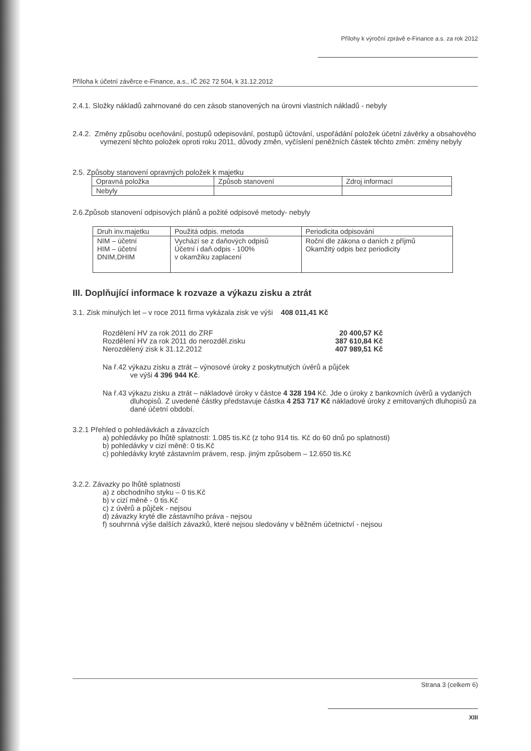Přílohy k výroční zprávě e-Finance a.s. za rok 2012
Příloha k účetní závěrce e-Finance, a.s., IČ 262 72 504, k 31.12.2012
2.4.1. Složky nákladů zahrnované do cen zásob stanovených na úrovni vlastních nákladů - nebyly
2.4.2. Změny způsobu oceňování, postupů odepisování, postupů účtování, uspořádání položek účetní závěrky a obsahového vymezení těchto položek oproti roku 2011, důvody změn, vyčíslení peněžních částek těchto změn: změny nebyly
2.5. Způsoby stanovení opravných položek k majetku
| Opravná položka | Způsob stanovení | Zdroj informací |
| --- | --- | --- |
| Nebyly | | |
2.6.Způsob stanovení odpisových plánů a požité odpisové metody- nebyly
| Druh inv.majetku | Použitá odpis. metoda | Periodicita odpisování |
| --- | --- | --- |
| NIM – účetní HIM – účetní DNIM,DHIM | Vychází se z daňových odpisů Účetní i daň.odpis - 100% v okamžiku zaplacení | Roční dle zákona o daních z příjmů Okamžitý odpis bez periodicity |
III. Doplňující informace k rozvaze a výkazu zisku a ztrát
3.1. Zisk minulých let – v roce 2011 firma vykázala zisk ve výši 408 011,41 Kč
Rozdělení HV za rok 2011 do ZRF 20 400,57 Kč
Rozdělení HV za rok 2011 do nerozděl.zisku 387 610,84 Kč
Nerozdělený zisk k 31.12.2012 407 989,51 Kč
Na ř.42 výkazu zisku a ztrát – výnosové úroky z poskytnutých úvěrů a půjček
ve výši 4 396 944 Kč.
Na ř.43 výkazu zisku a ztrát – nákladové úroky v částce 4 328 194 Kč. Jde o úroky z bankovních úvěrů a vydaných dluhopisů. Z uvedené částky představuje částka 4 253 717 Kč nákladové úroky z emitovaných dluhopisů za dané účetní období.
3.2.1 Přehled o pohledávkách a závazcích
a) pohledávky po lhůtě splatnosti: 1.085 tis.Kč (z toho 914 tis. Kč do 60 dnů po splatnosti)
b) pohledávky v cizí měně: 0 tis.Kč
c) pohledávky kryté zástavním právem, resp. jiným způsobem – 12.650 tis.Kč
3.2.2. Závazky po lhůtě splatnosti
a) z obchodního styku – 0 tis.Kč
b) v cizí měně - 0 tis.Kč
c) z úvěrů a půjček - nejsou
d) závazky kryté dle zástavního práva - nejsou
f) souhrnná výše dalších závazků, které nejsou sledovány v běžném účetnictví - nejsou
Strana 3 (celkem 6)
XIII